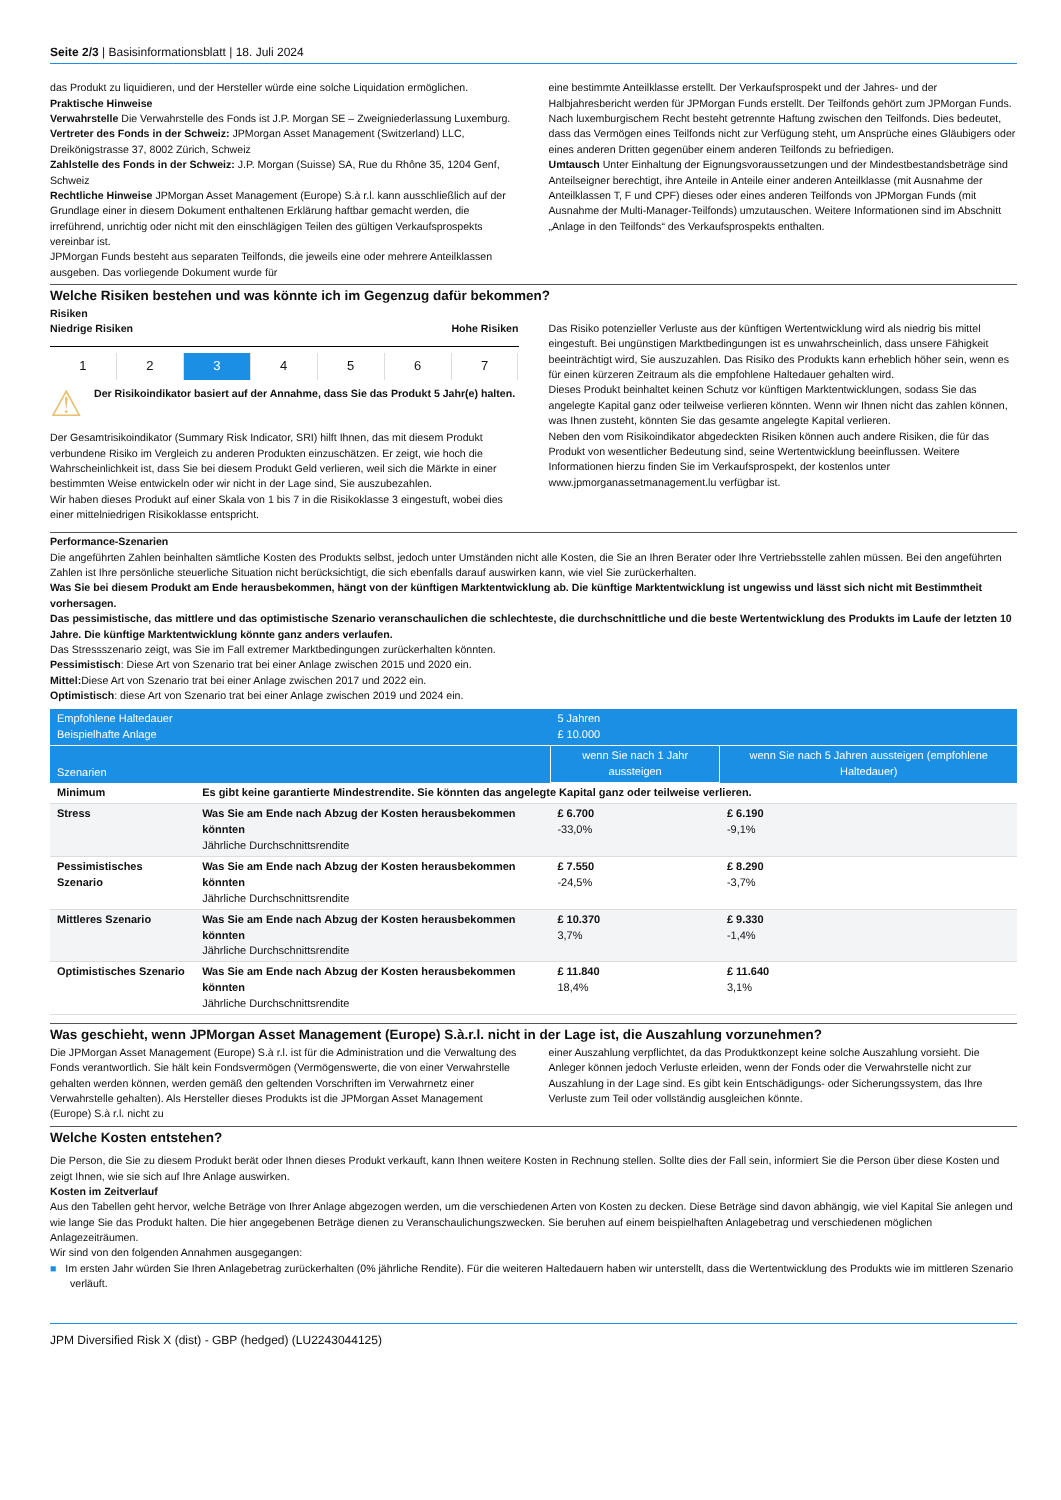Seite 2/3 | Basisinformationsblatt | 18. Juli 2024
das Produkt zu liquidieren, und der Hersteller würde eine solche Liquidation ermöglichen.
Praktische Hinweise
Verwahrstelle Die Verwahrstelle des Fonds ist J.P. Morgan SE – Zweigniederlassung Luxemburg.
Vertreter des Fonds in der Schweiz: JPMorgan Asset Management (Switzerland) LLC, Dreikönigstrasse 37, 8002 Zürich, Schweiz
Zahlstelle des Fonds in der Schweiz: J.P. Morgan (Suisse) SA, Rue du Rhône 35, 1204 Genf, Schweiz
Rechtliche Hinweise JPMorgan Asset Management (Europe) S.à r.l. kann ausschließlich auf der Grundlage einer in diesem Dokument enthaltenen Erklärung haftbar gemacht werden, die irreführend, unrichtig oder nicht mit den einschlägigen Teilen des gültigen Verkaufsprospekts vereinbar ist.
JPMorgan Funds besteht aus separaten Teilfonds, die jeweils eine oder mehrere Anteilklassen ausgeben. Das vorliegende Dokument wurde für
eine bestimmte Anteilklasse erstellt. Der Verkaufsprospekt und der Jahres- und der Halbjahresbericht werden für JPMorgan Funds erstellt. Der Teilfonds gehört zum JPMorgan Funds. Nach luxemburgischem Recht besteht getrennte Haftung zwischen den Teilfonds. Dies bedeutet, dass das Vermögen eines Teilfonds nicht zur Verfügung steht, um Ansprüche eines Gläubigers oder eines anderen Dritten gegenüber einem anderen Teilfonds zu befriedigen.
Umtausch Unter Einhaltung der Eignungsvoraussetzungen und der Mindestbestandsbeträge sind Anteilseigner berechtigt, ihre Anteile in Anteile einer anderen Anteilklasse (mit Ausnahme der Anteilklassen T, F und CPF) dieses oder eines anderen Teilfonds von JPMorgan Funds (mit Ausnahme der Multi-Manager-Teilfonds) umzutauschen. Weitere Informationen sind im Abschnitt „Anlage in den Teilfonds“ des Verkaufsprospekts enthalten.
Welche Risiken bestehen und was könnte ich im Gegenzug dafür bekommen?
Risiken
Niedrige Risiken Hohe Risiken
1 2 3 4 5 6 7
⚠
Der Risikoindikator basiert auf der Annahme, dass Sie das Produkt 5 Jahr(e) halten.
Der Gesamtrisikoindikator (Summary Risk Indicator, SRI) hilft Ihnen, das mit diesem Produkt verbundene Risiko im Vergleich zu anderen Produkten einzuschätzen. Er zeigt, wie hoch die Wahrscheinlichkeit ist, dass Sie bei diesem Produkt Geld verlieren, weil sich die Märkte in einer bestimmten Weise entwickeln oder wir nicht in der Lage sind, Sie auszubezahlen.
Wir haben dieses Produkt auf einer Skala von 1 bis 7 in die Risikoklasse 3 eingestuft, wobei dies einer mittelniedrigen Risikoklasse entspricht.
Das Risiko potenzieller Verluste aus der künftigen Wertentwicklung wird als niedrig bis mittel eingestuft. Bei ungünstigen Marktbedingungen ist es unwahrscheinlich, dass unsere Fähigkeit beeinträchtigt wird, Sie auszuzahlen. Das Risiko des Produkts kann erheblich höher sein, wenn es für einen kürzeren Zeitraum als die empfohlene Haltedauer gehalten wird.
Dieses Produkt beinhaltet keinen Schutz vor künftigen Marktentwicklungen, sodass Sie das angelegte Kapital ganz oder teilweise verlieren könnten. Wenn wir Ihnen nicht das zahlen können, was Ihnen zusteht, könnten Sie das gesamte angelegte Kapital verlieren.
Neben den vom Risikoindikator abgedeckten Risiken können auch andere Risiken, die für das Produkt von wesentlicher Bedeutung sind, seine Wertentwicklung beeinflussen. Weitere Informationen hierzu finden Sie im Verkaufsprospekt, der kostenlos unter www.jpmorganassetmanagement.lu verfügbar ist.
Performance-Szenarien
Die angeführten Zahlen beinhalten sämtliche Kosten des Produkts selbst, jedoch unter Umständen nicht alle Kosten, die Sie an Ihren Berater oder Ihre Vertriebsstelle zahlen müssen. Bei den angeführten Zahlen ist Ihre persönliche steuerliche Situation nicht berücksichtigt, die sich ebenfalls darauf auswirken kann, wie viel Sie zurückerhalten.
Was Sie bei diesem Produkt am Ende herausbekommen, hängt von der künftigen Marktentwicklung ab. Die künftige Marktentwicklung ist ungewiss und lässt sich nicht mit Bestimmtheit vorhersagen.
Das pessimistische, das mittlere und das optimistische Szenario veranschaulichen die schlechteste, die durchschnittliche und die beste Wertentwicklung des Produkts im Laufe der letzten 10 Jahre. Die künftige Marktentwicklung könnte ganz anders verlaufen.
Das Stressszenario zeigt, was Sie im Fall extremer Marktbedingungen zurückerhalten könnten.
Pessimistisch: Diese Art von Szenario trat bei einer Anlage zwischen 2015 und 2020 ein.
Mittel: Diese Art von Szenario trat bei einer Anlage zwischen 2017 und 2022 ein.
Optimistisch: diese Art von Szenario trat bei einer Anlage zwischen 2019 und 2024 ein.
| Empfohlene Haltedauer Beispielhafte Anlage | | 5 Jahren £ 10.000 | |
| Szenarien | | wenn Sie nach 1 Jahr aussteigen | wenn Sie nach 5 Jahren aussteigen (empfohlene Haltedauer) |
| Minimum | Es gibt keine garantierte Mindestrendite. Sie könnten das angelegte Kapital ganz oder teilweise verlieren. | | |
| Stress | Was Sie am Ende nach Abzug der Kosten herausbekommen könnten Jährliche Durchschnittsrendite | £ 6.700 -33,0% | £ 6.190 -9,1% |
| Pessimistisches Szenario | Was Sie am Ende nach Abzug der Kosten herausbekommen könnten Jährliche Durchschnittsrendite | £ 7.550 -24,5% | £ 8.290 -3,7% |
| Mittleres Szenario | Was Sie am Ende nach Abzug der Kosten herausbekommen könnten Jährliche Durchschnittsrendite | £ 10.370 3,7% | £ 9.330 -1,4% |
| Optimistisches Szenario | Was Sie am Ende nach Abzug der Kosten herausbekommen könnten Jährliche Durchschnittsrendite | £ 11.840 18,4% | £ 11.640 3,1% |
Was geschieht, wenn JPMorgan Asset Management (Europe) S.à.r.l. nicht in der Lage ist, die Auszahlung vorzunehmen?
Die JPMorgan Asset Management (Europe) S.à r.l. ist für die Administration und die Verwaltung des Fonds verantwortlich. Sie hält kein Fondsvermögen (Vermögenswerte, die von einer Verwahrstelle gehalten werden können, werden gemäß den geltenden Vorschriften im Verwahrnetz einer Verwahrstelle gehalten). Als Hersteller dieses Produkts ist die JPMorgan Asset Management (Europe) S.à r.l. nicht zu
einer Auszahlung verpflichtet, da das Produktkonzept keine solche Auszahlung vorsieht. Die Anleger können jedoch Verluste erleiden, wenn der Fonds oder die Verwahrstelle nicht zur Auszahlung in der Lage sind. Es gibt kein Entschädigungs- oder Sicherungssystem, das Ihre Verluste zum Teil oder vollständig ausgleichen könnte.
Welche Kosten entstehen?
Die Person, die Sie zu diesem Produkt berät oder Ihnen dieses Produkt verkauft, kann Ihnen weitere Kosten in Rechnung stellen. Sollte dies der Fall sein, informiert Sie die Person über diese Kosten und zeigt Ihnen, wie sie sich auf Ihre Anlage auswirken.
Kosten im Zeitverlauf
Aus den Tabellen geht hervor, welche Beträge von Ihrer Anlage abgezogen werden, um die verschiedenen Arten von Kosten zu decken. Diese Beträge sind davon abhängig, wie viel Kapital Sie anlegen und wie lange Sie das Produkt halten. Die hier angegebenen Beträge dienen zu Veranschaulichungszwecken. Sie beruhen auf einem beispielhaften Anlagebetrag und verschiedenen möglichen Anlagezeiträumen.
Wir sind von den folgenden Annahmen ausgegangen:
■ Im ersten Jahr würden Sie Ihren Anlagebetrag zurückerhalten (0% jährliche Rendite). Für die weiteren Haltedauern haben wir unterstellt, dass die Wertentwicklung des Produkts wie im mittleren Szenario verläuft.
JPM Diversified Risk X (dist) - GBP (hedged) (LU2243044125)